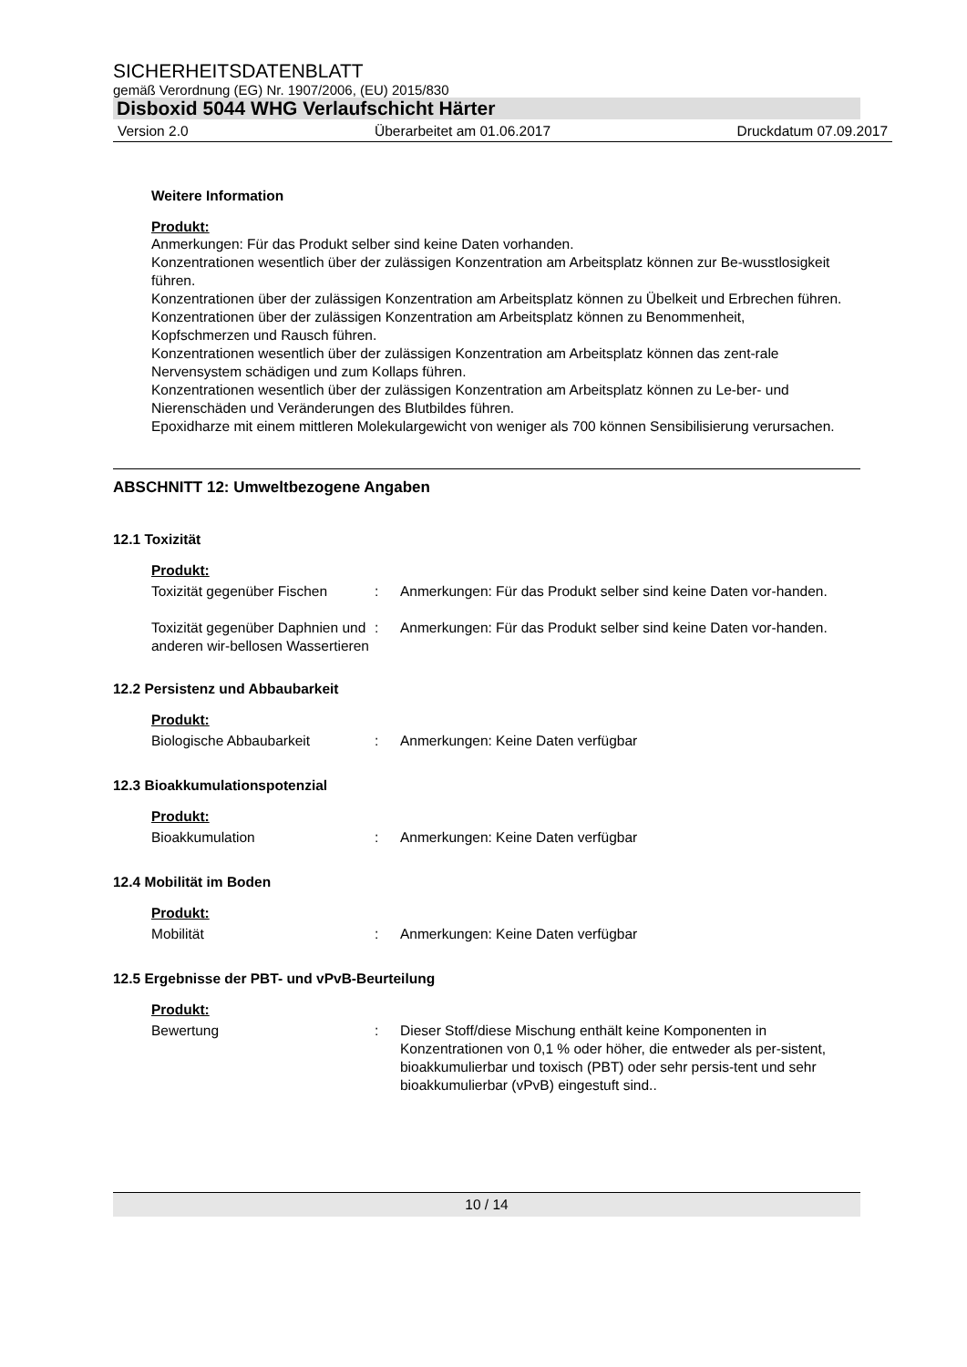SICHERHEITSDATENBLATT
gemäß Verordnung (EG) Nr. 1907/2006, (EU) 2015/830
Disboxid 5044 WHG Verlaufschicht Härter
Version 2.0 Überarbeitet am 01.06.2017 Druckdatum 07.09.2017
Weitere Information
Produkt:
Anmerkungen: Für das Produkt selber sind keine Daten vorhanden.
Konzentrationen wesentlich über der zulässigen Konzentration am Arbeitsplatz können zur Be-wusstlosigkeit führen.
Konzentrationen über der zulässigen Konzentration am Arbeitsplatz können zu Übelkeit und Erbrechen führen.
Konzentrationen über der zulässigen Konzentration am Arbeitsplatz können zu Benommenheit, Kopfschmerzen und Rausch führen.
Konzentrationen wesentlich über der zulässigen Konzentration am Arbeitsplatz können das zent-rale Nervensystem schädigen und zum Kollaps führen.
Konzentrationen wesentlich über der zulässigen Konzentration am Arbeitsplatz können zu Le-ber- und Nierenschäden und Veränderungen des Blutbildes führen.
Epoxidharze mit einem mittleren Molekulargewicht von weniger als 700 können Sensibilisierung verursachen.
ABSCHNITT 12: Umweltbezogene Angaben
12.1 Toxizität
Produkt:
Toxizität gegenüber Fischen
: Anmerkungen: Für das Produkt selber sind keine Daten vor-handen.
Toxizität gegenüber Daphnien und anderen wir-bellosen Wassertieren
: Anmerkungen: Für das Produkt selber sind keine Daten vor-handen.
12.2 Persistenz und Abbaubarkeit
Produkt:
Biologische Abbaubarkeit : Anmerkungen: Keine Daten verfügbar
12.3 Bioakkumulationspotenzial
Produkt:
Bioakkumulation : Anmerkungen: Keine Daten verfügbar
12.4 Mobilität im Boden
Produkt:
Mobilität : Anmerkungen: Keine Daten verfügbar
12.5 Ergebnisse der PBT- und vPvB-Beurteilung
Produkt:
Bewertung : Dieser Stoff/diese Mischung enthält keine Komponenten in Konzentrationen von 0,1 % oder höher, die entweder als per-sistent, bioakkumulierbar und toxisch (PBT) oder sehr persis-tent und sehr bioakkumulierbar (vPvB) eingestuft sind..
10 / 14